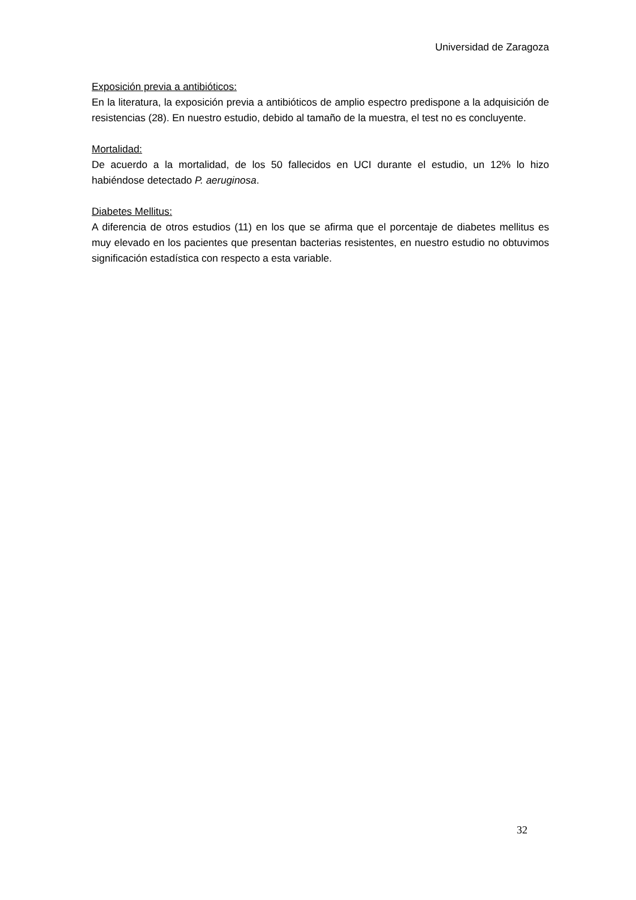Universidad de Zaragoza
Exposición previa a antibióticos:
En la literatura, la exposición previa a antibióticos de amplio espectro predispone a la adquisición de resistencias (28). En nuestro estudio, debido al tamaño de la muestra, el test no es concluyente.
Mortalidad:
De acuerdo a la mortalidad, de los 50 fallecidos en UCI durante el estudio, un 12% lo hizo habiéndose detectado P. aeruginosa.
Diabetes Mellitus:
A diferencia de otros estudios (11) en los que se afirma que el porcentaje de diabetes mellitus es muy elevado en los pacientes que presentan bacterias resistentes, en nuestro estudio no obtuvimos significación estadística con respecto a esta variable.
32